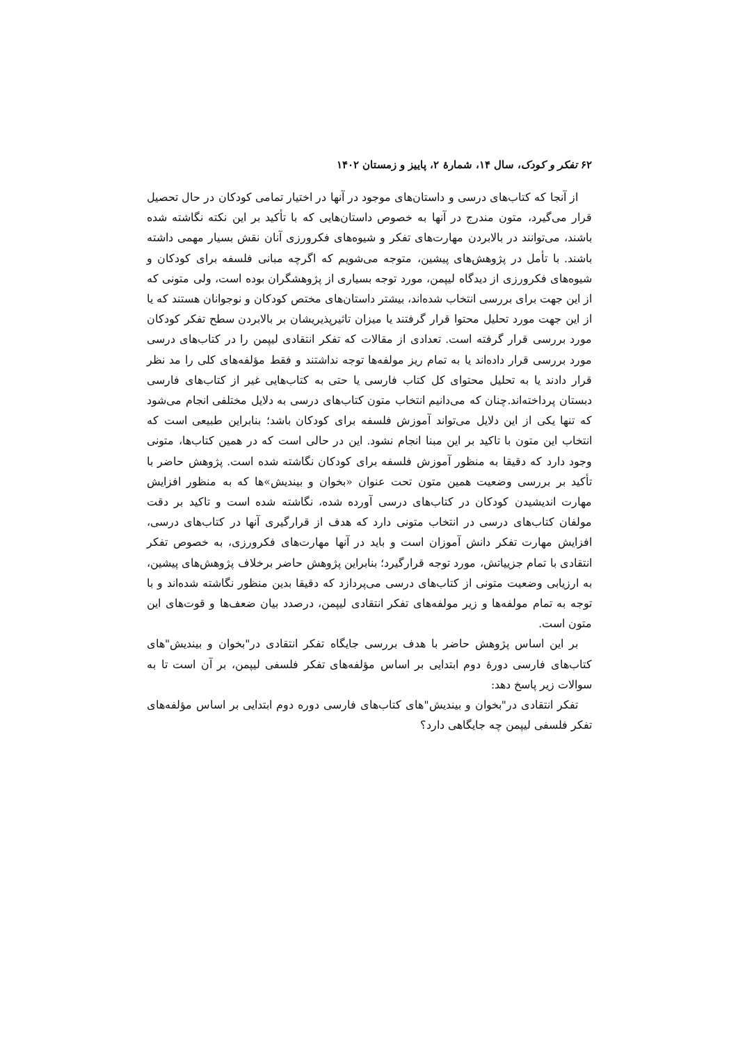۶۲ تفکر و کودک، سال ۱۴، شمارهٔ ۲، پاییز و زمستان ۱۴۰۲
از آنجا که کتاب‌های درسی و داستان‌های موجود در آنها در اختیار تمامی کودکان در حال تحصیل قرار می‌گیرد، متون مندرج در آنها به خصوص داستان‌هایی که با تأکید بر این نکته نگاشته شده باشند، می‌توانند در بالابردن مهارت‌های تفکر و شیوه‌های فکرورزی آنان نقش بسیار مهمی داشته باشند. با تأمل در پژوهش‌های پیشین، متوجه می‌شویم که اگرچه مبانی فلسفه برای کودکان و شیوه‌های فکرورزی از دیدگاه لیپمن، مورد توجه بسیاری از پژوهشگران بوده است، ولی متونی که از این جهت برای بررسی انتخاب شده‌اند، بیشتر داستان‌های مختص کودکان و نوجوانان هستند که یا از این جهت مورد تحلیل محتوا قرار گرفتند یا میزان تاثیرپذیریشان بر بالابردن سطح تفکر کودکان مورد بررسی قرار گرفته است. تعدادی از مقالات که تفکر انتقادی لیپمن را در کتاب‌های درسی مورد بررسی قرار داده‌اند یا به تمام ریز مولفه‌ها توجه نداشتند و فقط مؤلفه‌های کلی را مد نظر قرار دادند یا به تحلیل محتوای کل کتاب فارسی یا حتی به کتاب‌هایی غیر از کتاب‌های فارسی دبستان پرداخته‌اند.چنان که می‌دانیم انتخاب متون کتاب‌های درسی به دلایل مختلفی انجام می‌شود که تنها یکی از این دلایل می‌تواند آموزش فلسفه برای کودکان باشد؛ بنابراین طبیعی است که انتخاب این متون با تاکید بر این مبنا انجام نشود. این در حالی است که در همین کتاب‌ها، متونی وجود دارد که دقیقا به منظور آموزش فلسفه برای کودکان نگاشته شده است. پژوهش حاضر با تأکید بر بررسی وضعیت همین متون تحت عنوان «بخوان و بیندیش»ها که به منظور افزایش مهارت اندیشیدن کودکان در کتاب‌های درسی آورده شده، نگاشته شده است و تاکید بر دقت مولفان کتاب‌های درسی در انتخاب متونی دارد که هدف از قرارگیری آنها در کتاب‌های درسی، افزایش مهارت تفکر دانش آموزان است و باید در آنها مهارت‌های فکرورزی، به خصوص تفکر انتقادی با تمام جزییاتش، مورد توجه قرارگیرد؛ بنابراین پژوهش حاضر برخلاف پژوهش‌های پیشین، به ارزیابی وضعیت متونی از کتاب‌های درسی می‌پردازد که دقیقا بدین منظور نگاشته شده‌اند و با توجه به تمام مولفه‌ها و زیر مولفه‌های تفکر انتقادی لیپمن، درصدد بیان ضعف‌ها و قوت‌های این متون است.
بر این اساس پژوهش حاضر با هدف بررسی جایگاه تفکر انتقادی در"بخوان و بیندیش"های کتاب‌های فارسی دورهٔ دوم ابتدایی بر اساس مؤلفه‌های تفکر فلسفی لیپمن، بر آن است تا به سوالات زیر پاسخ دهد:
تفکر انتقادی در"بخوان و بیندیش"های کتاب‌های فارسی دوره دوم ابتدایی بر اساس مؤلفه‌های تفکر فلسفی لیپمن چه جایگاهی دارد؟